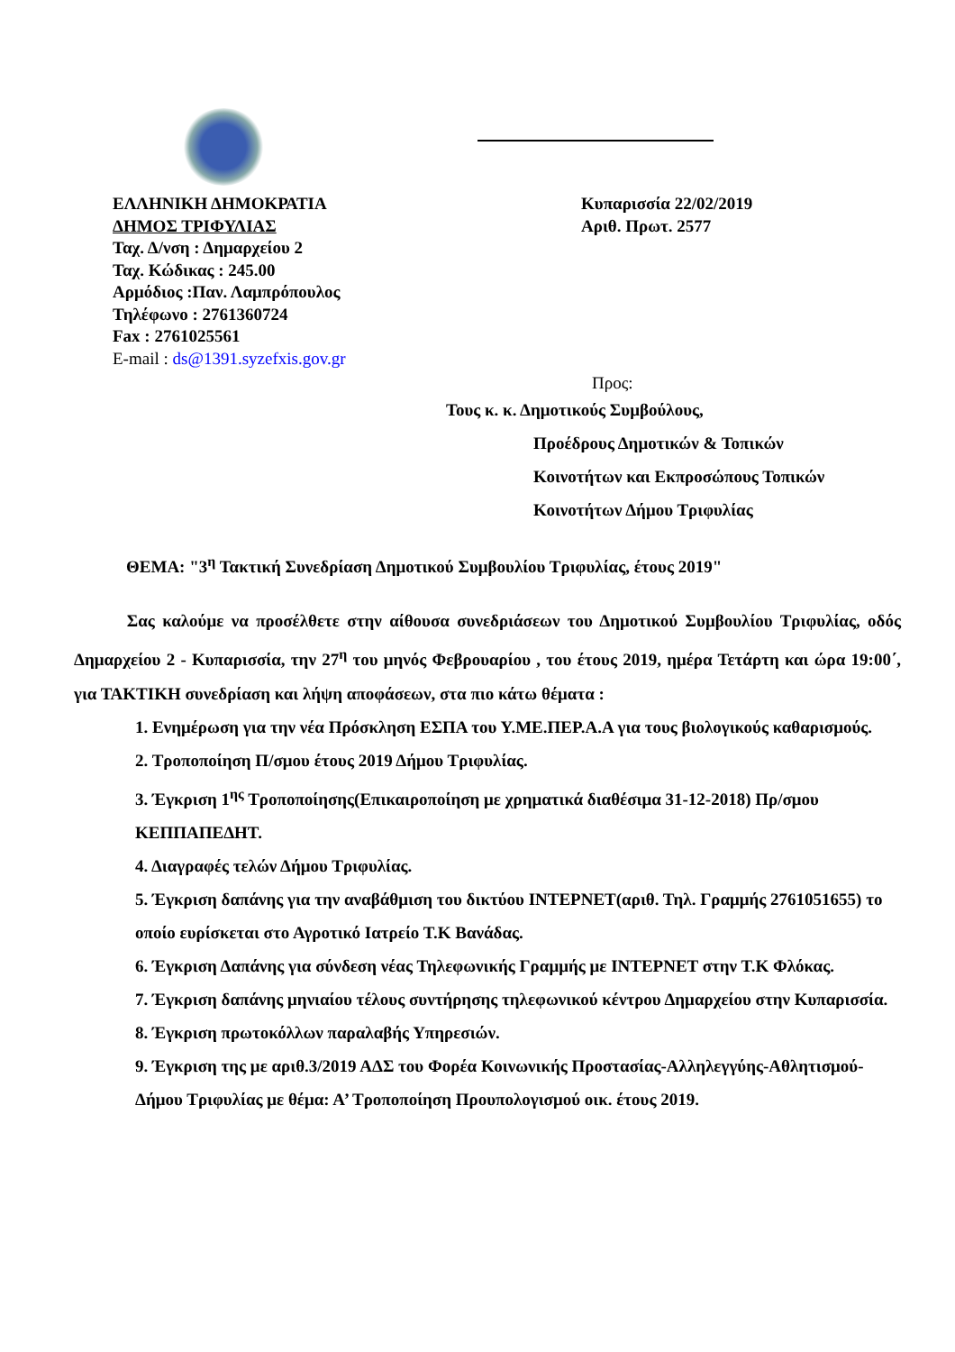ΕΛΛΗΝΙΚΗ ΔΗΜΟΚΡΑΤΙΑ
ΔΗΜΟΣ ΤΡΙΦΥΛΙΑΣ
Ταχ. Δ/νση : Δημαρχείου 2
Ταχ. Κώδικας : 245.00
Αρμόδιος :Παν. Λαμπρόπουλος
Τηλέφωνο : 2761360724
Fax : 2761025561
E-mail : ds@1391.syzefxis.gov.gr
Κυπαρισσία 22/02/2019
Αριθ. Πρωτ. 2577
Προς:
Τους κ. κ. Δημοτικούς Συμβούλους,
Προέδρους Δημοτικών & Τοπικών
Κοινοτήτων και Εκπροσώπους Τοπικών
Κοινοτήτων Δήμου Τριφυλίας
ΘΕΜΑ: "3<sup>η</sup> Τακτική Συνεδρίαση Δημοτικού Συμβουλίου Τριφυλίας, έτους 2019"
Σας καλούμε να προσέλθετε στην αίθουσα συνεδριάσεων του Δημοτικού Συμβουλίου Τριφυλίας, οδός Δημαρχείου 2 - Κυπαρισσία, την 27<sup>η</sup> του μηνός Φεβρουαρίου , του έτους 2019, ημέρα Τετάρτη και ώρα 19:00΄, για ΤΑΚΤΙΚΗ συνεδρίαση και λήψη αποφάσεων, στα πιο κάτω θέματα :
1. Ενημέρωση για την νέα Πρόσκληση ΕΣΠΑ του Υ.ΜΕ.ΠΕΡ.Α.Α για τους βιολογικούς καθαρισμούς.
2. Τροποποίηση Π/σμου έτους 2019 Δήμου Τριφυλίας.
3. Έγκριση 1<sup>ης</sup> Τροποποίησης(Επικαιροποίηση με χρηματικά διαθέσιμα 31-12-2018) Πρ/σμου ΚΕΠΠΑΠΕΔΗΤ.
4. Διαγραφές τελών Δήμου Τριφυλίας.
5. Έγκριση δαπάνης για την αναβάθμιση του δικτύου ΙΝΤΕΡΝΕΤ(αριθ. Τηλ. Γραμμής 2761051655) το οποίο ευρίσκεται στο Αγροτικό Ιατρείο Τ.Κ Βανάδας.
6. Έγκριση Δαπάνης για σύνδεση νέας Τηλεφωνικής Γραμμής με ΙΝΤΕΡΝΕΤ στην Τ.Κ Φλόκας.
7. Έγκριση δαπάνης μηνιαίου τέλους συντήρησης τηλεφωνικού κέντρου Δημαρχείου στην Κυπαρισσία.
8. Έγκριση πρωτοκόλλων παραλαβής Υπηρεσιών.
9. Έγκριση της με αριθ.3/2019 ΑΔΣ του Φορέα Κοινωνικής Προστασίας-Αλληλεγγύης-Αθλητισμού-Δήμου Τριφυλίας με θέμα: Α’ Τροποποίηση Προυπολογισμού οικ. έτους 2019.